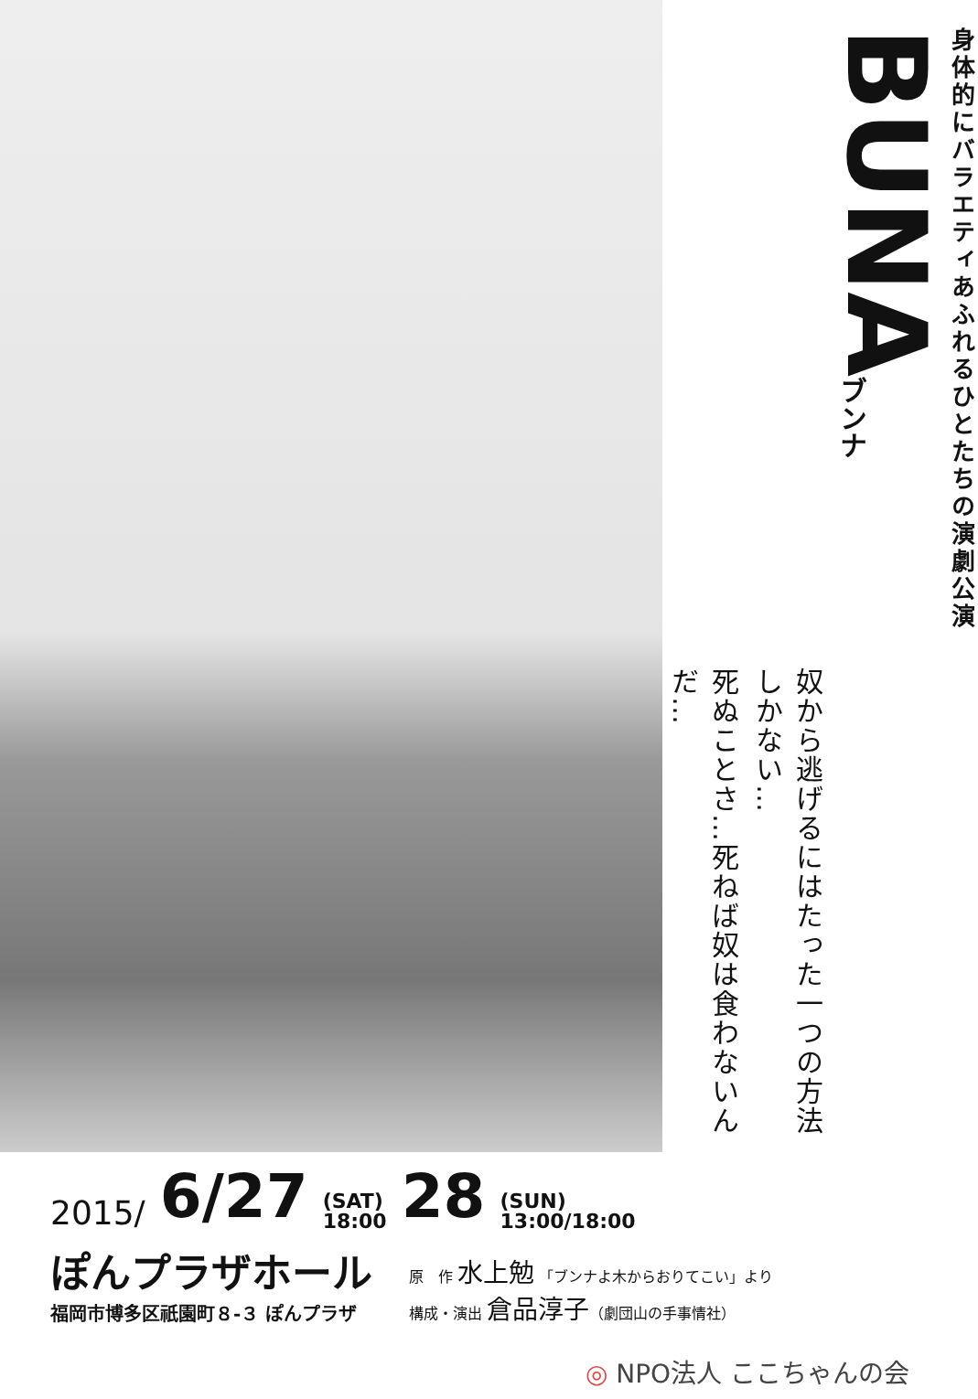身体的にバラエティあふれるひとたちの演劇公演
BUNA
ブンナ
奴から逃げるにはたった一つの方法しかない…
死ぬことさ…死ねば奴は食わないんだ…
2015/ 6/27 (SAT)
18:00 28 (SUN)
13:00/18:00
ぽんプラザホール
福岡市博多区祇園町８-３ ぽんプラザ
原　作 水上勉 「ブンナよ木からおりてこい」より
構成・演出 倉品淳子（劇団山の手事情社）
◎ NPO法人 ここちゃんの会